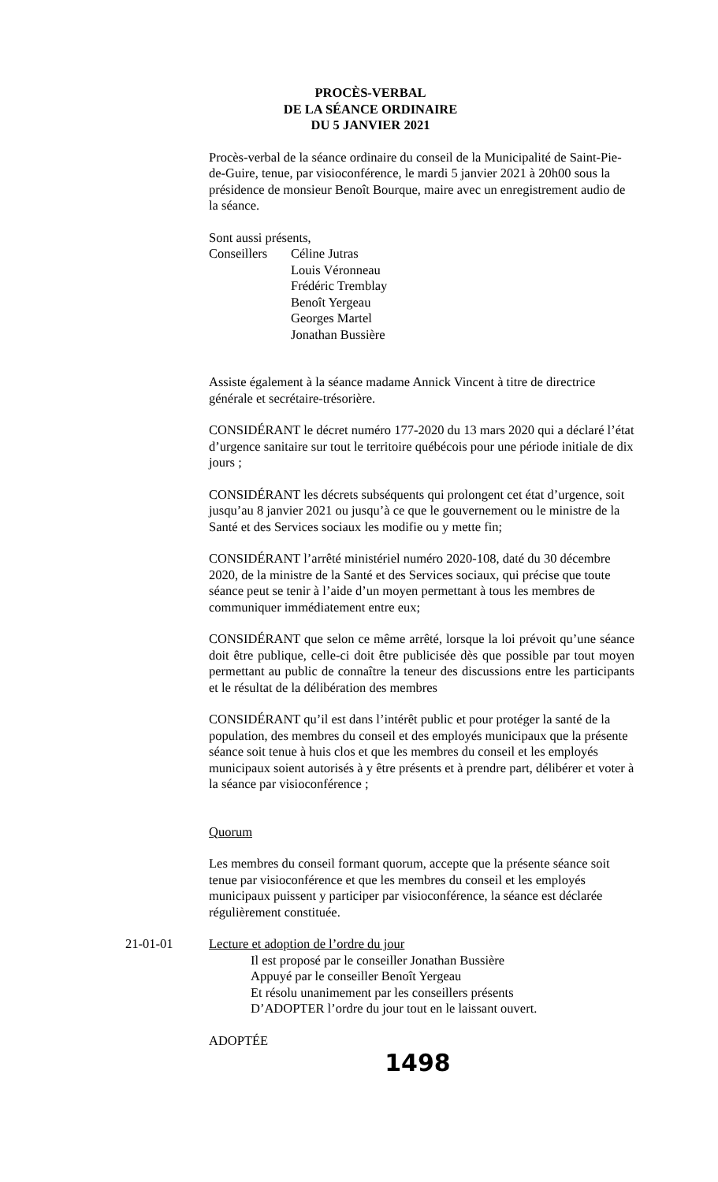PROCÈS-VERBAL
DE LA SÉANCE ORDINAIRE
DU 5 JANVIER 2021
Procès-verbal de la séance ordinaire du conseil de la Municipalité de Saint-Pie-de-Guire, tenue, par visioconférence, le mardi 5 janvier 2021 à 20h00 sous la présidence de monsieur Benoît Bourque, maire avec un enregistrement audio de la séance.
Sont aussi présents,
Conseillers Céline Jutras
Louis Véronneau
Frédéric Tremblay
Benoît Yergeau
Georges Martel
Jonathan Bussière
Assiste également à la séance madame Annick Vincent à titre de directrice générale et secrétaire-trésorière.
CONSIDÉRANT le décret numéro 177-2020 du 13 mars 2020 qui a déclaré l’état d’urgence sanitaire sur tout le territoire québécois pour une période initiale de dix jours ;
CONSIDÉRANT les décrets subséquents qui prolongent cet état d’urgence, soit jusqu’au 8 janvier 2021 ou jusqu’à ce que le gouvernement ou le ministre de la Santé et des Services sociaux les modifie ou y mette fin;
CONSIDÉRANT l’arrêté ministériel numéro 2020-108, daté du 30 décembre 2020, de la ministre de la Santé et des Services sociaux, qui précise que toute séance peut se tenir à l’aide d’un moyen permettant à tous les membres de communiquer immédiatement entre eux;
CONSIDÉRANT que selon ce même arrêté, lorsque la loi prévoit qu’une séance doit être publique, celle-ci doit être publicisée dès que possible par tout moyen permettant au public de connaître la teneur des discussions entre les participants et le résultat de la délibération des membres
CONSIDÉRANT qu’il est dans l’intérêt public et pour protéger la santé de la population, des membres du conseil et des employés municipaux que la présente séance soit tenue à huis clos et que les membres du conseil et les employés municipaux soient autorisés à y être présents et à prendre part, délibérer et voter à la séance par visioconférence ;
Quorum
Les membres du conseil formant quorum, accepte que la présente séance soit tenue par visioconférence et que les membres du conseil et les employés municipaux puissent y participer par visioconférence, la séance est déclarée régulièrement constituée.
21-01-01 Lecture et adoption de l’ordre du jour
Il est proposé par le conseiller Jonathan Bussière
Appuyé par le conseiller Benoît Yergeau
Et résolu unanimement par les conseillers présents
D’ADOPTER l’ordre du jour tout en le laissant ouvert.
ADOPTÉE
1498